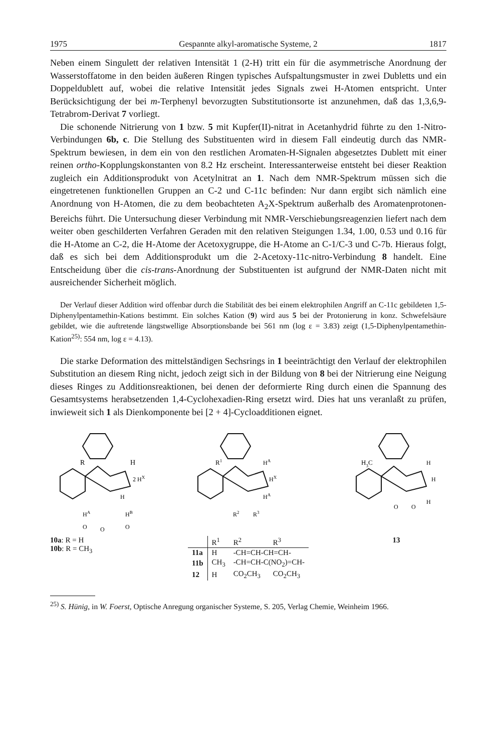1975 Gespannte alkyl-aromatische Systeme, 2 1817
Neben einem Singulett der relativen Intensität 1 (2-H) tritt ein für die asymmetrische Anordnung der Wasserstoffatome in den beiden äußeren Ringen typisches Aufspaltungsmuster in zwei Dubletts und ein Doppeldublett auf, wobei die relative Intensität jedes Signals zwei H-Atomen entspricht. Unter Berücksichtigung der bei m-Terphenyl bevorzugten Substitutionsorte ist anzunehmen, daß das 1,3,6,9-Tetrabrom-Derivat 7 vorliegt.
Die schonende Nitrierung von 1 bzw. 5 mit Kupfer(II)-nitrat in Acetanhydrid führte zu den 1-Nitro-Verbindungen 6b, c. Die Stellung des Substituenten wird in diesem Fall eindeutig durch das NMR-Spektrum bewiesen, in dem ein von den restlichen Aromaten-H-Signalen abgesetztes Dublett mit einer reinen ortho-Kopplungskonstanten von 8.2 Hz erscheint. Interessanterweise entsteht bei dieser Reaktion zugleich ein Additionsprodukt von Acetylnitrat an 1. Nach dem NMR-Spektrum müssen sich die eingetretenen funktionellen Gruppen an C-2 und C-11c befinden: Nur dann ergibt sich nämlich eine Anordnung von H-Atomen, die zu dem beobachteten A<sub>2</sub>X-Spektrum außerhalb des Aromatenprotonen-Bereichs führt. Die Untersuchung dieser Verbindung mit NMR-Verschiebungsreagenzien liefert nach dem weiter oben geschilderten Verfahren Geraden mit den relativen Steigungen 1.34, 1.00, 0.53 und 0.16 für die H-Atome an C-2, die H-Atome der Acetoxygruppe, die H-Atome an C-1/C-3 und C-7b. Hieraus folgt, daß es sich bei dem Additionsprodukt um die 2-Acetoxy-11c-nitro-Verbindung 8 handelt. Eine Entscheidung über die cis-trans-Anordnung der Substituenten ist aufgrund der NMR-Daten nicht mit ausreichender Sicherheit möglich.
Der Verlauf dieser Addition wird offenbar durch die Stabilität des bei einem elektrophilen Angriff an C-11c gebildeten 1,5-Diphenylpentamethin-Kations bestimmt. Ein solches Kation (9) wird aus 5 bei der Protonierung in konz. Schwefelsäure gebildet, wie die auftretende längstwellige Absorptionsbande bei 561 nm (log ε = 3.83) zeigt (1,5-Diphenylpentamethin-Kation<sup>25)</sup>: 554 nm, log ε = 4.13).
Die starke Deformation des mittelständigen Sechsrings in 1 beeinträchtigt den Verlauf der elektrophilen Substitution an diesem Ring nicht, jedoch zeigt sich in der Bildung von 8 bei der Nitrierung eine Neigung dieses Ringes zu Additionsreaktionen, bei denen der deformierte Ring durch einen die Spannung des Gesamtsystems herabsetzenden 1,4-Cyclohexadien-Ring ersetzt wird. Dies hat uns veranlaßt zu prüfen, inwieweit sich 1 als Dienkomponente bei [2 + 4]-Cycloadditionen eignet.
R
H
2 HX
H
HA
HB
O
O
O
10a: R = H
10b: R = CH<sub>3</sub>
R1
HA
HX
HA
R2
R3
| | R<sup>1</sup> | R<sup>2</sup> | R<sup>3</sup> |
| 11a | H | -CH=CH-CH=CH- | |
| 11b | CH<sub>3</sub> | -CH=CH-C(NO<sub>2</sub>)=CH- | |
| 12 | H | CO<sub>2</sub>CH<sub>3</sub> | CO<sub>2</sub>CH<sub>3</sub> |
H3C
H
H
H
O
O
13
<sup>25)</sup> S. Hünig, in W. Foerst, Optische Anregung organischer Systeme, S. 205, Verlag Chemie, Weinheim 1966.